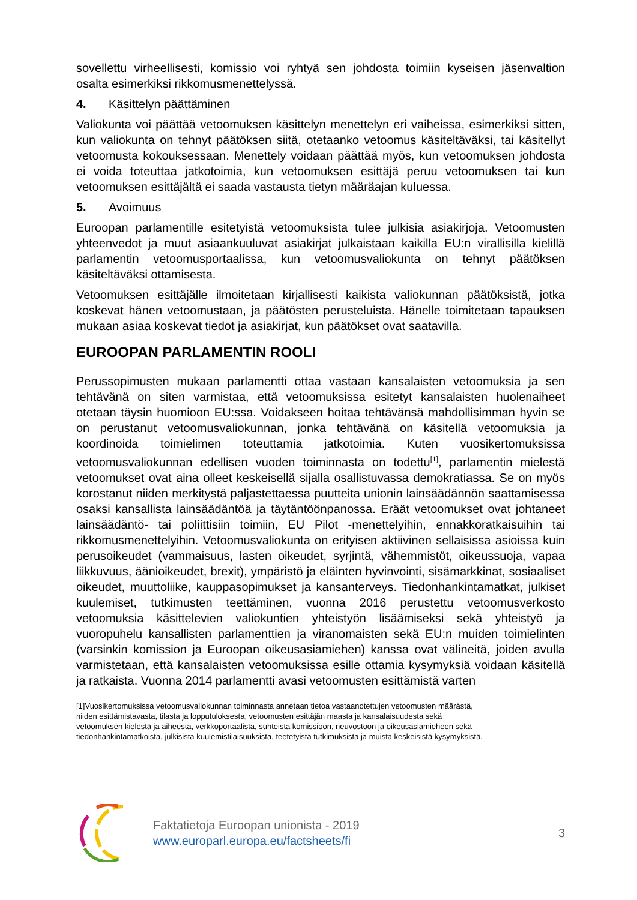sovellettu virheellisesti, komissio voi ryhtyä sen johdosta toimiin kyseisen jäsenvaltion osalta esimerkiksi rikkomusmenettelyssä.
4. Käsittelyn päättäminen
Valiokunta voi päättää vetoomuksen käsittelyn menettelyn eri vaiheissa, esimerkiksi sitten, kun valiokunta on tehnyt päätöksen siitä, otetaanko vetoomus käsiteltäväksi, tai käsitellyt vetoomusta kokouksessaan. Menettely voidaan päättää myös, kun vetoomuksen johdosta ei voida toteuttaa jatkotoimia, kun vetoomuksen esittäjä peruu vetoomuksen tai kun vetoomuksen esittäjältä ei saada vastausta tietyn määräajan kuluessa.
5. Avoimuus
Euroopan parlamentille esitetyistä vetoomuksista tulee julkisia asiakirjoja. Vetoomusten yhteenvedot ja muut asiaankuuluvat asiakirjat julkaistaan kaikilla EU:n virallisilla kielillä parlamentin vetoomusportaalissa, kun vetoomusvaliokunta on tehnyt päätöksen käsiteltäväksi ottamisesta.
Vetoomuksen esittäjälle ilmoitetaan kirjallisesti kaikista valiokunnan päätöksistä, jotka koskevat hänen vetoomustaan, ja päätösten perusteluista. Hänelle toimitetaan tapauksen mukaan asiaa koskevat tiedot ja asiakirjat, kun päätökset ovat saatavilla.
EUROOPAN PARLAMENTIN ROOLI
Perussopimusten mukaan parlamentti ottaa vastaan kansalaisten vetoomuksia ja sen tehtävänä on siten varmistaa, että vetoomuksissa esitetyt kansalaisten huolenaiheet otetaan täysin huomioon EU:ssa. Voidakseen hoitaa tehtävänsä mahdollisimman hyvin se on perustanut vetoomusvaliokunnan, jonka tehtävänä on käsitellä vetoomuksia ja koordinoida toimielimen toteuttamia jatkotoimia. Kuten vuosikertomuksissa vetoomusvaliokunnan edellisen vuoden toiminnasta on todettu<sup>[1]</sup>, parlamentin mielestä vetoomukset ovat aina olleet keskeisellä sijalla osallistuvassa demokratiassa. Se on myös korostanut niiden merkitystä paljastettaessa puutteita unionin lainsäädännön saattamisessa osaksi kansallista lainsäädäntöä ja täytäntöönpanossa. Eräät vetoomukset ovat johtaneet lainsäädäntö- tai poliittisiin toimiin, EU Pilot -menettelyihin, ennakkoratkaisuihin tai rikkomusmenettelyihin. Vetoomusvaliokunta on erityisen aktiivinen sellaisissa asioissa kuin perusoikeudet (vammaisuus, lasten oikeudet, syrjintä, vähemmistöt, oikeussuoja, vapaa liikkuvuus, äänioikeudet, brexit), ympäristö ja eläinten hyvinvointi, sisämarkkinat, sosiaaliset oikeudet, muuttoliike, kauppasopimukset ja kansanterveys. Tiedonhankintamatkat, julkiset kuulemiset, tutkimusten teettäminen, vuonna 2016 perustettu vetoomusverkosto vetoomuksia käsittelevien valiokuntien yhteistyön lisäämiseksi sekä yhteistyö ja vuoropuhelu kansallisten parlamenttien ja viranomaisten sekä EU:n muiden toimielinten (varsinkin komission ja Euroopan oikeusasiamiehen) kanssa ovat välineitä, joiden avulla varmistetaan, että kansalaisten vetoomuksissa esille ottamia kysymyksiä voidaan käsitellä ja ratkaista. Vuonna 2014 parlamentti avasi vetoomusten esittämistä varten
[1]Vuosikertomuksissa vetoomusvaliokunnan toiminnasta annetaan tietoa vastaanotettujen vetoomusten määrästä, niiden esittämistavasta, tilasta ja lopputuloksesta, vetoomusten esittäjän maasta ja kansalaisuudesta sekä vetoomuksen kielestä ja aiheesta, verkkoportaalista, suhteista komissioon, neuvostoon ja oikeusasiamieheen sekä tiedonhankintamatkoista, julkisista kuulemistilaisuuksista, teetetyistä tutkimuksista ja muista keskeisistä kysymyksistä.
Faktatietoja Euroopan unionista - 2019
www.europarl.europa.eu/factsheets/fi
3